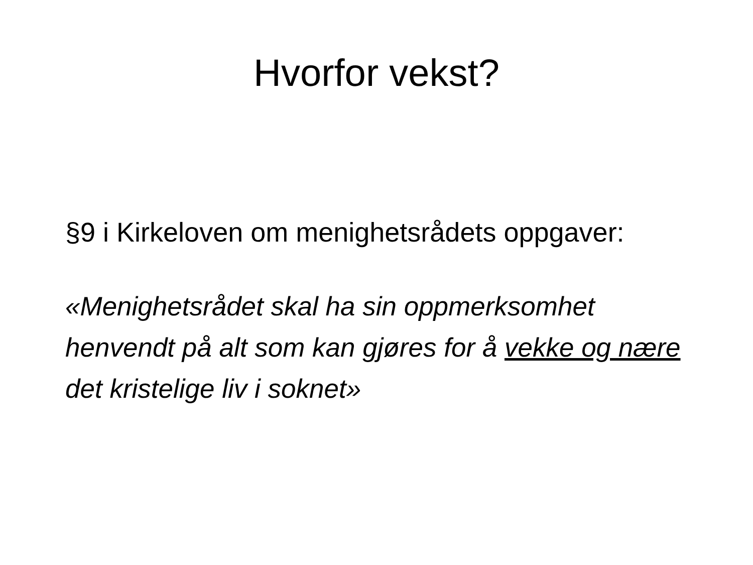Hvorfor vekst?
§9 i Kirkeloven om menighetsrådets oppgaver:
«Menighetsrådet skal ha sin oppmerksomhet henvendt på alt som kan gjøres for å vekke og nære det kristelige liv i soknet»